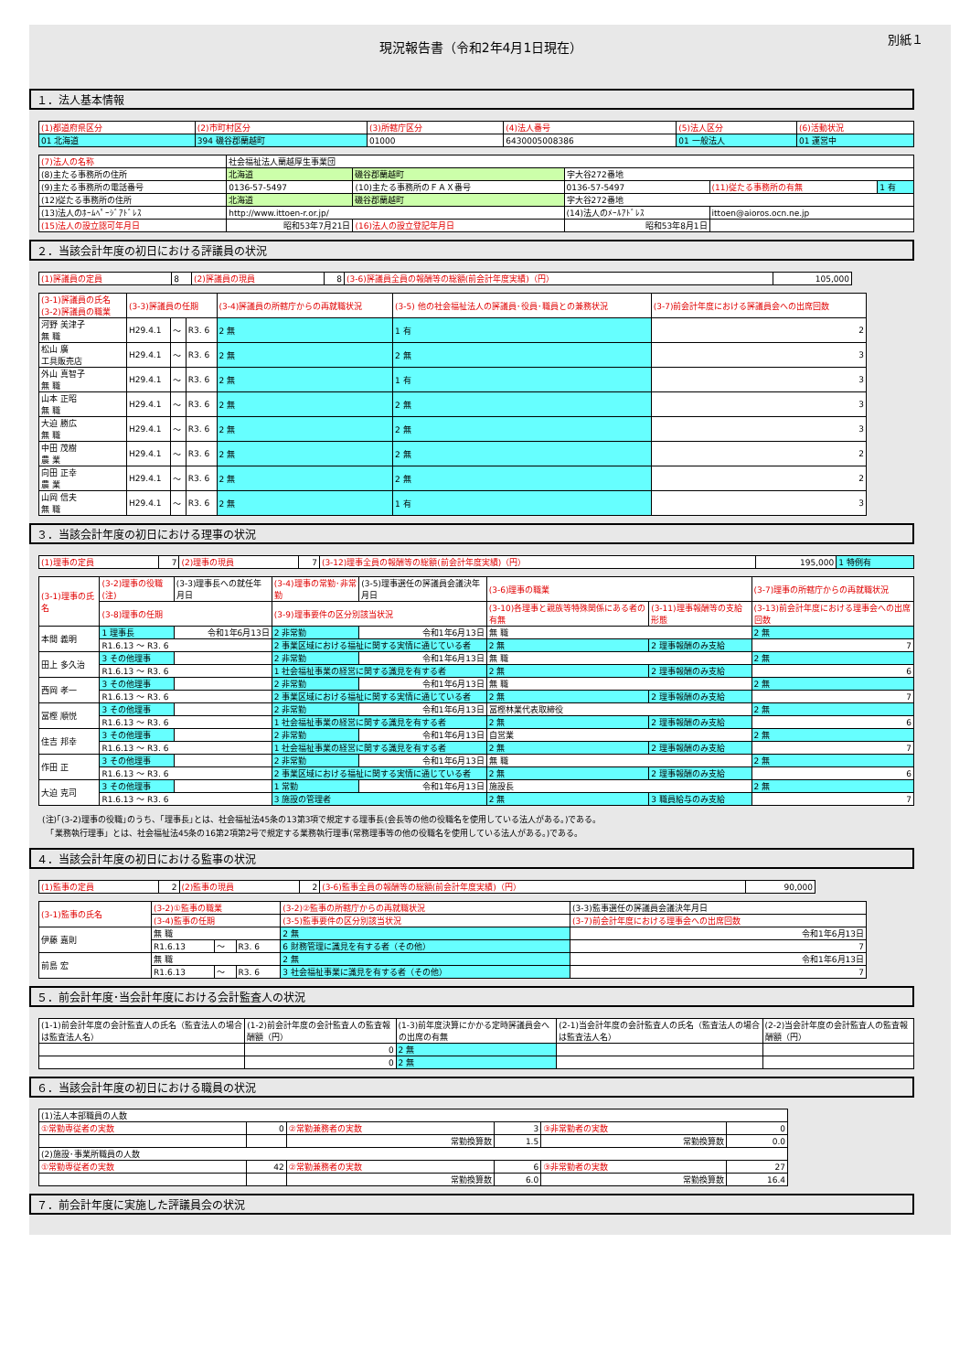現況報告書（令和2年4月1日現在）
別紙１
１．法人基本情報
| (1)都道府県区分 | (2)市町村区分 | (3)所轄庁区分 | (4)法人番号 | (5)法人区分 | (6)活動状況 |
| 01 北海道 | 394 磯谷郡蘭越町 | 01000 | 6430005008386 | 01 一般法人 | 01 運営中 |
| (7)法人の名称 | 社会福祉法人蘭越厚生事業団 | | | | |
| (8)主たる事務所の住所 | 北海道 | 磯谷郡蘭越町 | 字大谷272番地 | | |
| (9)主たる事務所の電話番号 | 0136-57-5497 | (10)主たる事務所のＦＡＸ番号 | 0136-57-5497 | (11)従たる事務所の有無 | 1 有 |
| (12)従たる事務所の住所 | 北海道 | 磯谷郡蘭越町 | 字大谷272番地 | | |
| (13)法人のﾎｰﾑﾍﾟｰｼﾞｱﾄﾞﾚｽ | http://www.ittoen-r.or.jp/ | | (14)法人のﾒｰﾙｱﾄﾞﾚｽ | ittoen@aioros.ocn.ne.jp | |
| (15)法人の設立認可年月日 | 昭和53年7月21日 | (16)法人の設立登記年月日 | 昭和53年8月1日 | | |
２．当該会計年度の初日における評議員の状況
| (1)評議員の定員 | 8 | (2)評議員の現員 | 8 | (3-6)評議員全員の報酬等の総額(前会計年度実績)（円） | 105,000 |
| (3-1)評議員の氏名 (3-2)評議員の職業 | (3-3)評議員の任期 | | | (3-4)評議員の所轄庁からの再就職状況 | (3-5) 他の社会福祉法人の評議員･役員･職員との兼務状況 | (3-7)前会計年度における評議員会への出席回数 |
| 河野 美津子 無 職 | H29.4.1 | ～ | R3. 6 | 2 無 | 1 有 | 2 |
| 松山 廣 工具販売店 | H29.4.1 | ～ | R3. 6 | 2 無 | 2 無 | 3 |
| 外山 真智子 無 職 | H29.4.1 | ～ | R3. 6 | 2 無 | 1 有 | 3 |
| 山本 正昭 無 職 | H29.4.1 | ～ | R3. 6 | 2 無 | 2 無 | 3 |
| 大迫 勝広 無 職 | H29.4.1 | ～ | R3. 6 | 2 無 | 2 無 | 3 |
| 中田 茂樹 農 業 | H29.4.1 | ～ | R3. 6 | 2 無 | 2 無 | 2 |
| 向田 正幸 農 業 | H29.4.1 | ～ | R3. 6 | 2 無 | 2 無 | 2 |
| 山岡 信夫 無 職 | H29.4.1 | ～ | R3. 6 | 2 無 | 1 有 | 3 |
３．当該会計年度の初日における理事の状況
| (1)理事の定員 | 7 | (2)理事の現員 | 7 | (3-12)理事全員の報酬等の総額(前会計年度実績)（円） | 195,000 | 1 特例有 |
| (3-1)理事の氏名 | (3-2)理事の役職(注) | (3-3)理事長への就任年月日 | (3-4)理事の常勤･非常勤 | (3-5)理事選任の評議員会議決年月日 | (3-6)理事の職業 | | (3-7)理事の所轄庁からの再就職状況 |
| --- | --- | --- | --- | --- | --- | --- | --- |
| | (3-8)理事の任期 | | (3-9)理事要件の区分別該当状況 | | (3-10)各理事と親族等特殊関係にある者の有無 | (3-11)理事報酬等の支給形態 | (3-13)前会計年度における理事会への出席回数 |
| 本間 義明 | 1 理事長 | 令和1年6月13日 | 2 非常勤 | 令和1年6月13日 | 無 職 | | 2 無 |
| | R1.6.13 ～ R3. 6 | | 2 事業区域における福祉に関する実情に通じている者 | | 2 無 | 2 理事報酬のみ支給 | 7 |
| 田上 多久治 | 3 その他理事 | | 2 非常勤 | 令和1年6月13日 | 無 職 | | 2 無 |
| | R1.6.13 ～ R3. 6 | | 1 社会福祉事業の経営に関する識見を有する者 | | 2 無 | 2 理事報酬のみ支給 | 6 |
| 西岡 孝一 | 3 その他理事 | | 2 非常勤 | 令和1年6月13日 | 無 職 | | 2 無 |
| | R1.6.13 ～ R3. 6 | | 2 事業区域における福祉に関する実情に通じている者 | | 2 無 | 2 理事報酬のみ支給 | 7 |
| 冨樫 順悦 | 3 その他理事 | | 2 非常勤 | 令和1年6月13日 | 冨樫林業代表取締役 | | 2 無 |
| | R1.6.13 ～ R3. 6 | | 1 社会福祉事業の経営に関する識見を有する者 | | 2 無 | 2 理事報酬のみ支給 | 6 |
| 住吉 邦幸 | 3 その他理事 | | 2 非常勤 | 令和1年6月13日 | 自営業 | | 2 無 |
| | R1.6.13 ～ R3. 6 | | 1 社会福祉事業の経営に関する識見を有する者 | | 2 無 | 2 理事報酬のみ支給 | 7 |
| 作田 正 | 3 その他理事 | | 2 非常勤 | 令和1年6月13日 | 無 職 | | 2 無 |
| | R1.6.13 ～ R3. 6 | | 2 事業区域における福祉に関する実情に通じている者 | | 2 無 | 2 理事報酬のみ支給 | 6 |
| 大迫 克司 | 3 その他理事 | | 1 常勤 | 令和1年6月13日 | 施設長 | | 2 無 |
| | R1.6.13 ～ R3. 6 | | 3 施設の管理者 | | 2 無 | 3 職員給与のみ支給 | 7 |
(注)｢(3-2)理事の役職｣のうち、｢理事長｣とは、社会福祉法45条の13第3項で規定する理事長(会長等の他の役職名を使用している法人がある。)である。
　「業務執行理事」とは、社会福祉法45条の16第2項第2号で規定する業務執行理事(常務理事等の他の役職名を使用している法人がある。)である。
４．当該会計年度の初日における監事の状況
| (1)監事の定員 | 2 | (2)監事の現員 | 2 | (3-6)監事全員の報酬等の総額(前会計年度実績)（円） | 90,000 |
| (3-1)監事の氏名 | (3-2)①監事の職業 | | | (3-2)②監事の所轄庁からの再就職状況 | (3-3)監事選任の評議員会議決年月日 |
| --- | --- | --- | --- | --- | --- |
| | (3-4)監事の任期 | | | (3-5)監事要件の区分別該当状況 | (3-7)前会計年度における理事会への出席回数 |
| 伊藤 嘉則 | 無 職 | | | 2 無 | 令和1年6月13日 |
| | R1.6.13 | ～ | R3. 6 | 6 財務管理に識見を有する者（その他） | 7 |
| 前島 宏 | 無 職 | | | 2 無 | 令和1年6月13日 |
| | R1.6.13 | ～ | R3. 6 | 3 社会福祉事業に識見を有する者（その他） | 7 |
５．前会計年度･当会計年度における会計監査人の状況
| (1-1)前会計年度の会計監査人の氏名（監査法人の場合は監査法人名） | (1-2)前会計年度の会計監査人の監査報酬額（円） | (1-3)前年度決算にかかる定時評議員会への出席の有無 | (2-1)当会計年度の会計監査人の氏名（監査法人の場合は監査法人名） | (2-2)当会計年度の会計監査人の監査報酬額（円） |
| --- | --- | --- | --- | --- |
| | 0 | 2 無 | | |
| | 0 | 2 無 | | |
６．当該会計年度の初日における職員の状況
| (1)法人本部職員の人数 | | | | | |
| ①常勤専従者の実数 | 0 | ②常勤兼務者の実数 | 3 | ③非常勤者の実数 | 0 |
| | | 常勤換算数 | 1.5 | 常勤換算数 | 0.0 |
| (2)施設･事業所職員の人数 | | | | | |
| ①常勤専従者の実数 | 42 | ②常勤兼務者の実数 | 6 | ③非常勤者の実数 | 27 |
| | | 常勤換算数 | 6.0 | 常勤換算数 | 16.4 |
７．前会計年度に実施した評議員会の状況